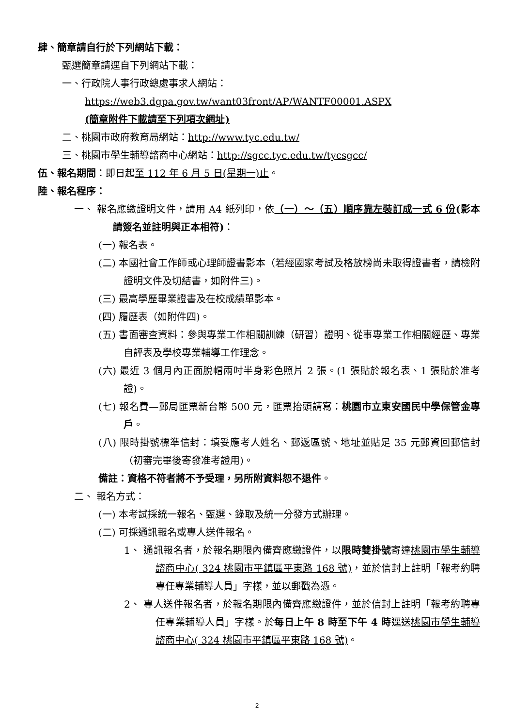肆、簡章請自行於下列網站下載：
甄選簡章請逕自下列網站下載：
一、行政院人事行政總處事求人網站：
https://web3.dgpa.gov.tw/want03front/AP/WANTF00001.ASPX
(簡章附件下載請至下列項次網址)
二、桃園市政府教育局網站：http://www.tyc.edu.tw/
三、桃園市學生輔導諮商中心網站：http://sgcc.tyc.edu.tw/tycsgcc/
伍、報名期間：即日起至 112 年 6 月 5 日(星期一)止。
陸、報名程序：
一、 報名應繳證明文件，請用 A4 紙列印，依（一）～（五）順序靠左裝訂成一式 6 份(影本請簽名並註明與正本相符)：
(一) 報名表。
(二) 本國社會工作師或心理師證書影本（若經國家考試及格放榜尚未取得證書者，請檢附證明文件及切結書，如附件三)。
(三) 最高學歷畢業證書及在校成績單影本。
(四) 履歷表（如附件四)。
(五) 書面審查資料：參與專業工作相關訓練（研習）證明、從事專業工作相關經歷、專業自評表及學校專業輔導工作理念。
(六) 最近 3 個月內正面脫帽兩吋半身彩色照片 2 張。(1 張貼於報名表、1 張貼於准考證)。
(七) 報名費—郵局匯票新台幣 500 元，匯票抬頭請寫：桃園市立東安國民中學保管金專戶。
(八) 限時掛號標準信封：填妥應考人姓名、郵遞區號、地址並貼足 35 元郵資回郵信封（初審完畢後寄發准考證用)。
備註：資格不符者將不予受理，另所附資料恕不退件。
二、 報名方式：
(一) 本考試採統一報名、甄選、錄取及統一分發方式辦理。
(二) 可採通訊報名或專人送件報名。
1、 通訊報名者，於報名期限內備齊應繳證件，以限時雙掛號寄達桃園市學生輔導諮商中心( 324 桃園市平鎮區平東路 168 號)，並於信封上註明「報考約聘專任專業輔導人員」字樣，並以郵戳為憑。
2、 專人送件報名者，於報名期限內備齊應繳證件，並於信封上註明「報考約聘專任專業輔導人員」字樣。於每日上午 8 時至下午 4 時逕送桃園市學生輔導諮商中心( 324 桃園市平鎮區平東路 168 號)。
2